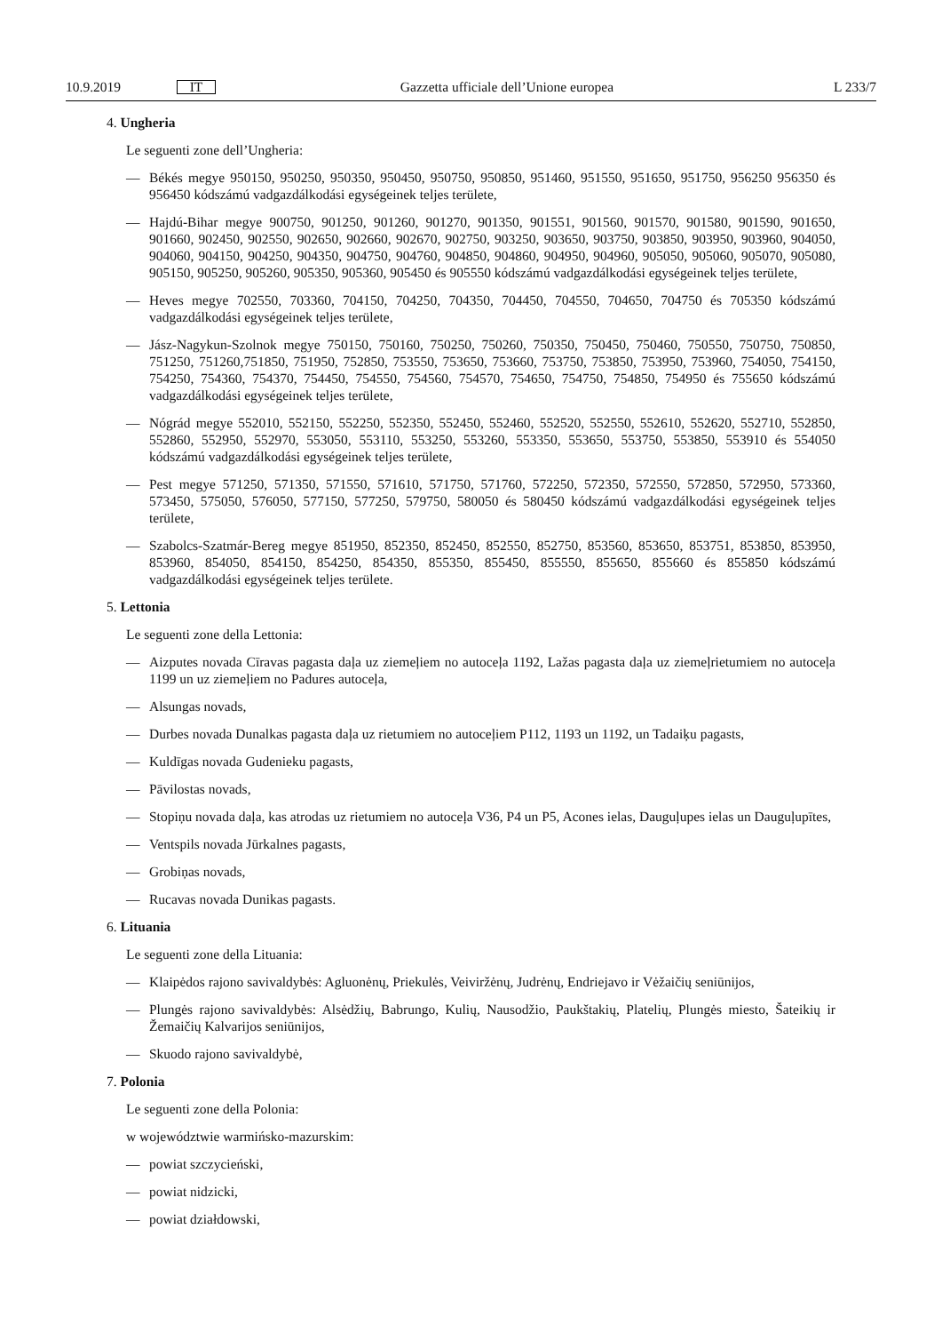10.9.2019 IT Gazzetta ufficiale dell’Unione europea L 233/7
4. Ungheria
Le seguenti zone dell’Ungheria:
— Békés megye 950150, 950250, 950350, 950450, 950750, 950850, 951460, 951550, 951650, 951750, 956250 956350 és 956450 kódszámú vadgazdálkodási egységeinek teljes területe,
— Hajdú-Bihar megye 900750, 901250, 901260, 901270, 901350, 901551, 901560, 901570, 901580, 901590, 901650, 901660, 902450, 902550, 902650, 902660, 902670, 902750, 903250, 903650, 903750, 903850, 903950, 903960, 904050, 904060, 904150, 904250, 904350, 904750, 904760, 904850, 904860, 904950, 904960, 905050, 905060, 905070, 905080, 905150, 905250, 905260, 905350, 905360, 905450 és 905550 kódszámú vadgazdálkodási egységeinek teljes területe,
— Heves megye 702550, 703360, 704150, 704250, 704350, 704450, 704550, 704650, 704750 és 705350 kódszámú vadgazdálkodási egységeinek teljes területe,
— Jász-Nagykun-Szolnok megye 750150, 750160, 750250, 750260, 750350, 750450, 750460, 750550, 750750, 750850, 751250, 751260,751850, 751950, 752850, 753550, 753650, 753660, 753750, 753850, 753950, 753960, 754050, 754150, 754250, 754360, 754370, 754450, 754550, 754560, 754570, 754650, 754750, 754850, 754950 és 755650 kódszámú vadgazdálkodási egységeinek teljes területe,
— Nógrád megye 552010, 552150, 552250, 552350, 552450, 552460, 552520, 552550, 552610, 552620, 552710, 552850, 552860, 552950, 552970, 553050, 553110, 553250, 553260, 553350, 553650, 553750, 553850, 553910 és 554050 kódszámú vadgazdálkodási egységeinek teljes területe,
— Pest megye 571250, 571350, 571550, 571610, 571750, 571760, 572250, 572350, 572550, 572850, 572950, 573360, 573450, 575050, 576050, 577150, 577250, 579750, 580050 és 580450 kódszámú vadgazdálkodási egységeinek teljes területe,
— Szabolcs-Szatmár-Bereg megye 851950, 852350, 852450, 852550, 852750, 853560, 853650, 853751, 853850, 853950, 853960, 854050, 854150, 854250, 854350, 855350, 855450, 855550, 855650, 855660 és 855850 kódszámú vadgazdálkodási egységeinek teljes területe.
5. Lettonia
Le seguenti zone della Lettonia:
— Aizputes novada Cīravas pagasta daļa uz ziemeļiem no autoceļa 1192, Lažas pagasta daļa uz ziemeļrietumiem no autoceļa 1199 un uz ziemeļiem no Padures autoceļa,
— Alsungas novads,
— Durbes novada Dunalkas pagasta daļa uz rietumiem no autoceļiem P112, 1193 un 1192, un Tadaiķu pagasts,
— Kuldīgas novada Gudenieku pagasts,
— Pāvilostas novads,
— Stopiņu novada daļa, kas atrodas uz rietumiem no autoceļa V36, P4 un P5, Acones ielas, Dauguļupes ielas un Dauguļupītes,
— Ventspils novada Jūrkalnes pagasts,
— Grobiņas novads,
— Rucavas novada Dunikas pagasts.
6. Lituania
Le seguenti zone della Lituania:
— Klaipėdos rajono savivaldybės: Agluonėnų, Priekulės, Veiviržėnų, Judrėnų, Endriejavo ir Vėžaičių seniūnijos,
— Plungės rajono savivaldybės: Alsėdžių, Babrungo, Kulių, Nausodžio, Paukštakių, Platelių, Plungės miesto, Šateikių ir Žemaičių Kalvarijos seniūnijos,
— Skuodo rajono savivaldybė,
7. Polonia
Le seguenti zone della Polonia:
w województwie warmińsko-mazurskim:
— powiat szczycieński,
— powiat nidzicki,
— powiat działdowski,